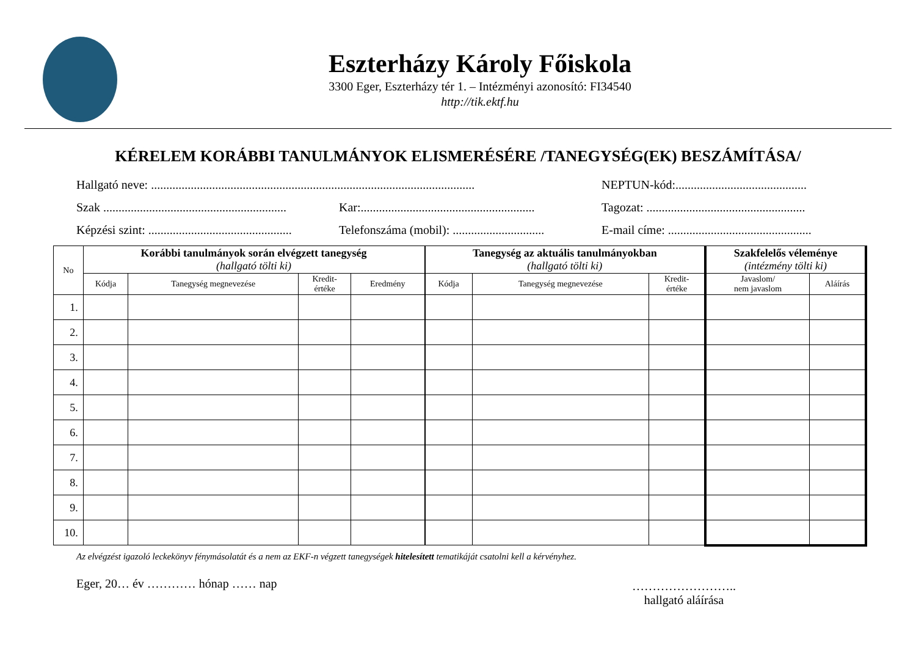Eszterházy Károly Főiskola
3300 Eger, Eszterházy tér 1. – Intézményi azonosító: FI34540
http://tik.ektf.hu
KÉRELEM KORÁBBI TANULMÁNYOK ELISMERÉSÉRE /TANEGYSÉG(EK) BESZÁMÍTÁSA/
Hallgató neve: ..........................................................................................................
NEPTUN-kód:...........................................
Szak ............................................................
Kar:.........................................................
Tagozat: ....................................................
Képzési szint: ...............................................
Telefonszáma (mobil): ..............................
E-mail címe: ...............................................
| No | Korábbi tanulmányok során elvégzett tanegység (hallgató tölti ki) | | | | Tanegység az aktuális tanulmányokban (hallgató tölti ki) | | | Szakfelelős véleménye (intézmény tölti ki) | |
| --- | --- | --- | --- | --- | --- | --- | --- | --- | --- |
| | Kódja | Tanegység megnevezése | Kredit- értéke | Eredmény | Kódja | Tanegység megnevezése | Kredit- értéke | Javaslom/ nem javaslom | Aláírás |
| 1. | | | | | | | | | |
| 2. | | | | | | | | | |
| 3. | | | | | | | | | |
| 4. | | | | | | | | | |
| 5. | | | | | | | | | |
| 6. | | | | | | | | | |
| 7. | | | | | | | | | |
| 8. | | | | | | | | | |
| 9. | | | | | | | | | |
| 10. | | | | | | | | | |
Az elvégzést igazoló leckekönyv fénymásolatát és a nem az EKF-n végzett tanegységek hitelesített tematikáját csatolni kell a kérvényhez.
Eger, 20… év ………… hónap …… nap
……………………..
hallgató aláírása